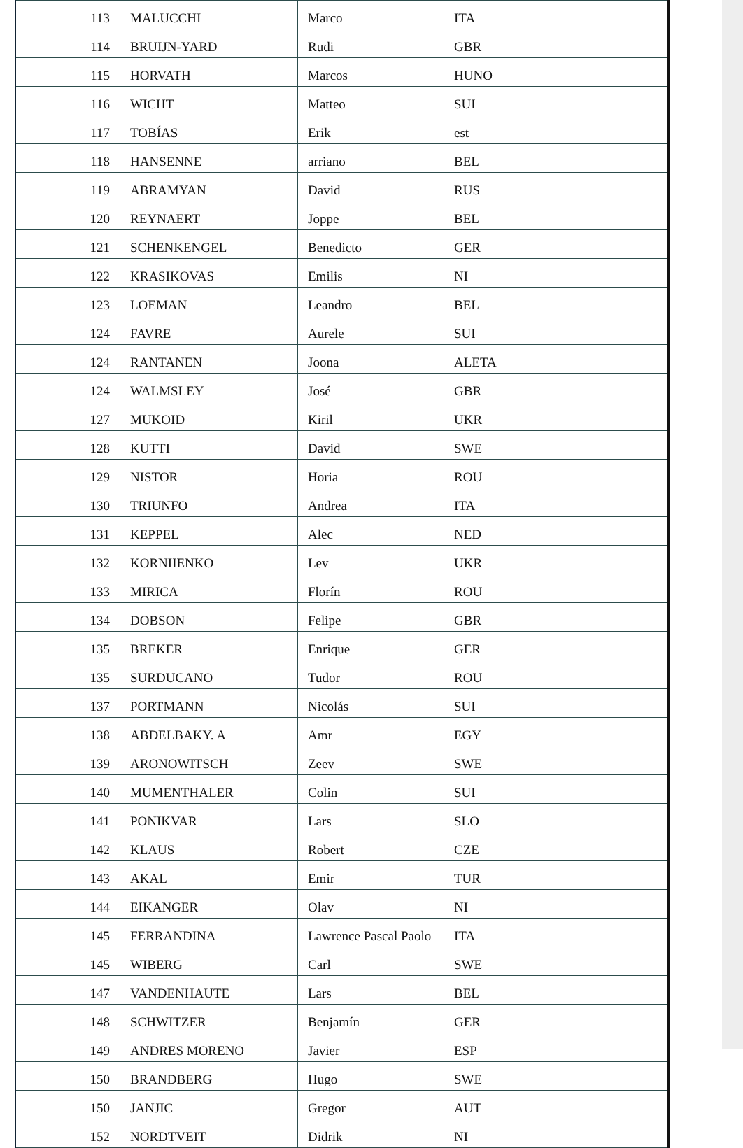| 113 | MALUCCHI | Marco | ITA | |
| 114 | BRUIJN-YARD | Rudi | GBR | |
| 115 | HORVATH | Marcos | HUNO | |
| 116 | WICHT | Matteo | SUI | |
| 117 | TOBÍAS | Erik | est | |
| 118 | HANSENNE | arriano | BEL | |
| 119 | ABRAMYAN | David | RUS | |
| 120 | REYNAERT | Joppe | BEL | |
| 121 | SCHENKENGEL | Benedicto | GER | |
| 122 | KRASIKOVAS | Emilis | NI | |
| 123 | LOEMAN | Leandro | BEL | |
| 124 | FAVRE | Aurele | SUI | |
| 124 | RANTANEN | Joona | ALETA | |
| 124 | WALMSLEY | José | GBR | |
| 127 | MUKOID | Kiril | UKR | |
| 128 | KUTTI | David | SWE | |
| 129 | NISTOR | Horia | ROU | |
| 130 | TRIUNFO | Andrea | ITA | |
| 131 | KEPPEL | Alec | NED | |
| 132 | KORNIIENKO | Lev | UKR | |
| 133 | MIRICA | Florín | ROU | |
| 134 | DOBSON | Felipe | GBR | |
| 135 | BREKER | Enrique | GER | |
| 135 | SURDUCANO | Tudor | ROU | |
| 137 | PORTMANN | Nicolás | SUI | |
| 138 | ABDELBAKY. A | Amr | EGY | |
| 139 | ARONOWITSCH | Zeev | SWE | |
| 140 | MUMENTHALER | Colin | SUI | |
| 141 | PONIKVAR | Lars | SLO | |
| 142 | KLAUS | Robert | CZE | |
| 143 | AKAL | Emir | TUR | |
| 144 | EIKANGER | Olav | NI | |
| 145 | FERRANDINA | Lawrence Pascal Paolo | ITA | |
| 145 | WIBERG | Carl | SWE | |
| 147 | VANDENHAUTE | Lars | BEL | |
| 148 | SCHWITZER | Benjamín | GER | |
| 149 | ANDRES MORENO | Javier | ESP | |
| 150 | BRANDBERG | Hugo | SWE | |
| 150 | JANJIC | Gregor | AUT | |
| 152 | NORDTVEIT | Didrik | NI | |